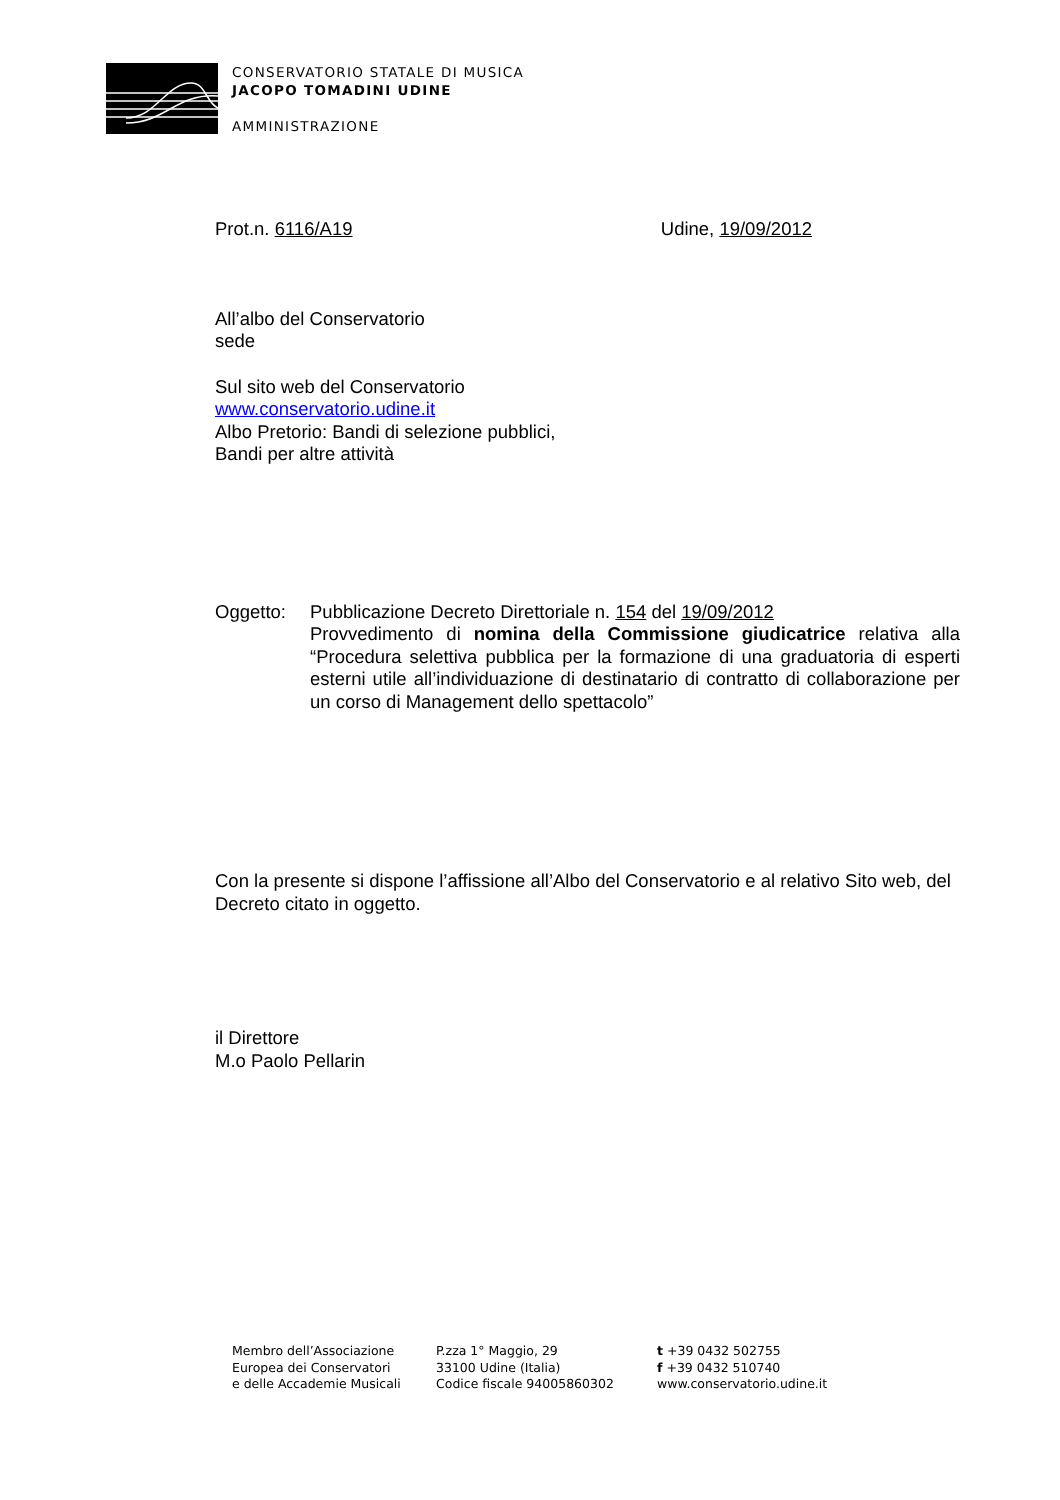CONSERVATORIO STATALE DI MUSICA
JACOPO TOMADINI UDINE
AMMINISTRAZIONE
Prot.n. 6116/A19 Udine, 19/09/2012
All’albo del Conservatorio
sede
Sul sito web del Conservatorio
www.conservatorio.udine.it
Albo Pretorio: Bandi di selezione pubblici,
Bandi per altre attività
Oggetto: Pubblicazione Decreto Direttoriale n. 154 del 19/09/2012
Provvedimento di nomina della Commissione giudicatrice relativa alla “Procedura selettiva pubblica per la formazione di una graduatoria di esperti esterni utile all’individuazione di destinatario di contratto di collaborazione per un corso di Management dello spettacolo”
Con la presente si dispone l’affissione all’Albo del Conservatorio e al relativo Sito web, del Decreto citato in oggetto.
il Direttore
M.o Paolo Pellarin
Membro dell’Associazione
Europea dei Conservatori
e delle Accademie Musicali
P.zza 1° Maggio, 29
33100 Udine (Italia)
Codice fiscale 94005860302
t +39 0432 502755
f +39 0432 510740
www.conservatorio.udine.it